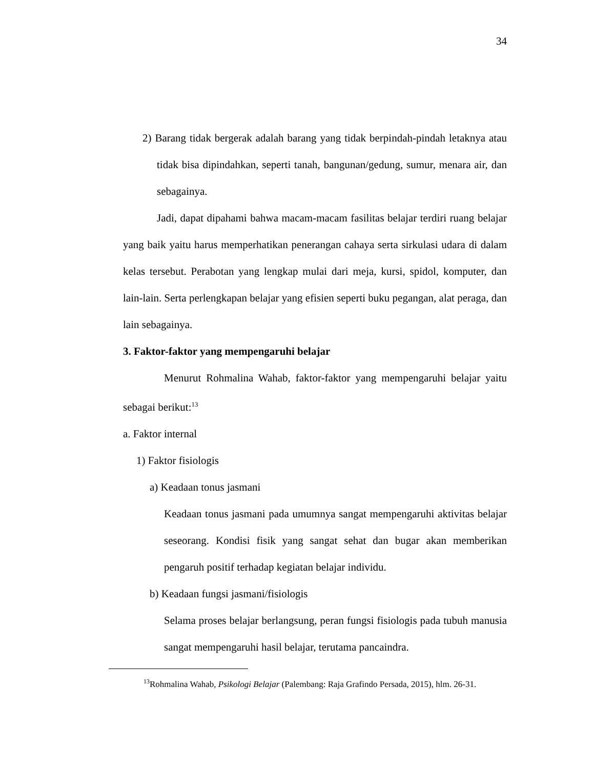34
2) Barang tidak bergerak adalah barang yang tidak berpindah-pindah letaknya atau tidak bisa dipindahkan, seperti tanah, bangunan/gedung, sumur, menara air, dan sebagainya.
Jadi, dapat dipahami bahwa macam-macam fasilitas belajar terdiri ruang belajar yang baik yaitu harus memperhatikan penerangan cahaya serta sirkulasi udara di dalam kelas tersebut. Perabotan yang lengkap mulai dari meja, kursi, spidol, komputer, dan lain-lain. Serta perlengkapan belajar yang efisien seperti buku pegangan, alat peraga, dan lain sebagainya.
3. Faktor-faktor yang mempengaruhi belajar
Menurut Rohmalina Wahab, faktor-faktor yang mempengaruhi belajar yaitu sebagai berikut:<sup>13</sup>
a. Faktor internal
1) Faktor fisiologis
a) Keadaan tonus jasmani
Keadaan tonus jasmani pada umumnya sangat mempengaruhi aktivitas belajar seseorang. Kondisi fisik yang sangat sehat dan bugar akan memberikan pengaruh positif terhadap kegiatan belajar individu.
b) Keadaan fungsi jasmani/fisiologis
Selama proses belajar berlangsung, peran fungsi fisiologis pada tubuh manusia sangat mempengaruhi hasil belajar, terutama pancaindra.
<sup>13</sup> Rohmalina Wahab, Psikologi Belajar (Palembang: Raja Grafindo Persada, 2015), hlm. 26-31.